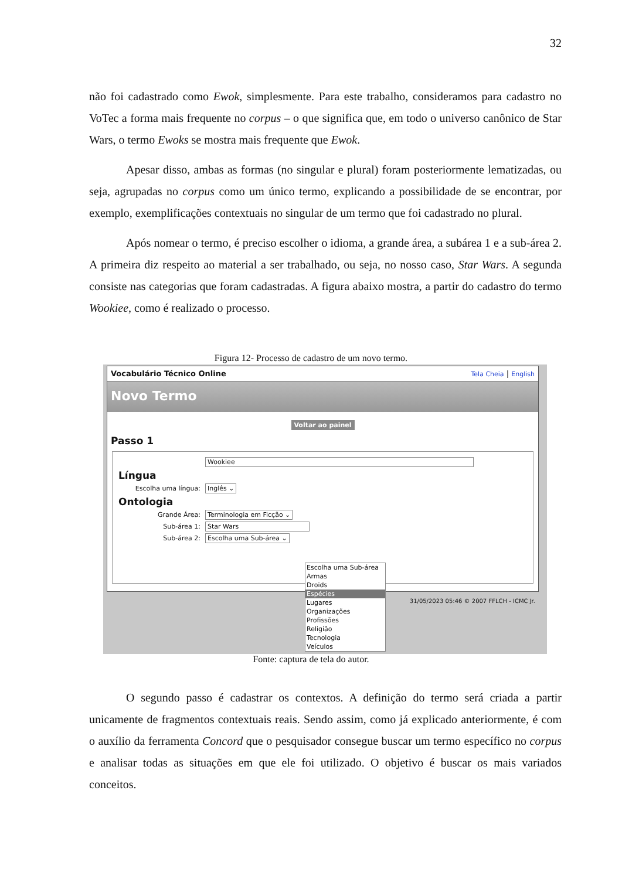32
não foi cadastrado como Ewok, simplesmente. Para este trabalho, consideramos para cadastro no VoTec a forma mais frequente no corpus – o que significa que, em todo o universo canônico de Star Wars, o termo Ewoks se mostra mais frequente que Ewok.
Apesar disso, ambas as formas (no singular e plural) foram posteriormente lematizadas, ou seja, agrupadas no corpus como um único termo, explicando a possibilidade de se encontrar, por exemplo, exemplificações contextuais no singular de um termo que foi cadastrado no plural.
Após nomear o termo, é preciso escolher o idioma, a grande área, a subárea 1 e a sub-área 2. A primeira diz respeito ao material a ser trabalhado, ou seja, no nosso caso, Star Wars. A segunda consiste nas categorias que foram cadastradas. A figura abaixo mostra, a partir do cadastro do termo Wookiee, como é realizado o processo.
Figura 12- Processo de cadastro de um novo termo.
Vocabulário Técnico Online Tela Cheia | English
Novo Termo
Voltar ao painel
Passo 1
Wookiee
Língua
Escolha uma língua: Inglês ⌄
Ontologia
Grande Área: Terminologia em Ficção ⌄
Sub-área 1: Star Wars
Sub-área 2: Escolha uma Sub-área ⌄
Escolha uma Sub-área
Armas
Droids
Espécies
Lugares
Organizações
Profissões
Religião
Tecnologia
Veículos
31/05/2023 05:46 © 2007 FFLCH - ICMC Jr.
Fonte: captura de tela do autor.
O segundo passo é cadastrar os contextos. A definição do termo será criada a partir unicamente de fragmentos contextuais reais. Sendo assim, como já explicado anteriormente, é com o auxílio da ferramenta Concord que o pesquisador consegue buscar um termo específico no corpus e analisar todas as situações em que ele foi utilizado. O objetivo é buscar os mais variados conceitos.